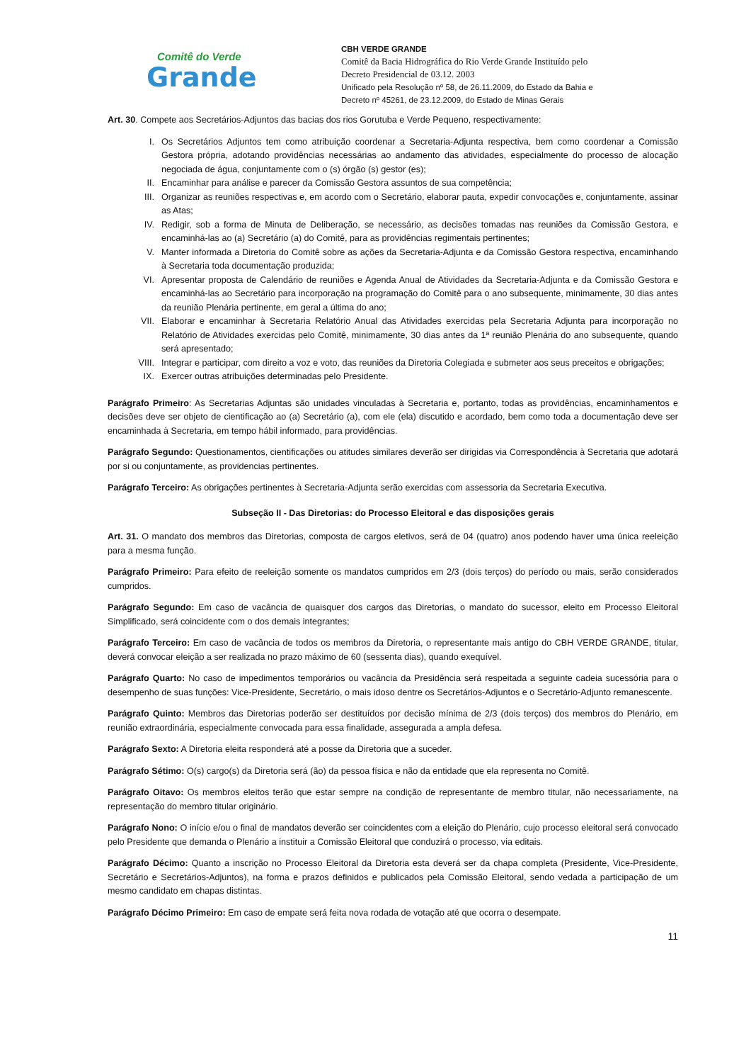Comitê do Verde
Grande
CBH VERDE GRANDE
Comitê da Bacia Hidrográfica do Rio Verde Grande Instituído pelo
Decreto Presidencial de 03.12. 2003
Unificado pela Resolução nº 58, de 26.11.2009, do Estado da Bahia e
Decreto nº 45261, de 23.12.2009, do Estado de Minas Gerais
Art. 30. Compete aos Secretários-Adjuntos das bacias dos rios Gorutuba e Verde Pequeno, respectivamente:
I. Os Secretários Adjuntos tem como atribuição coordenar a Secretaria-Adjunta respectiva, bem como coordenar a Comissão Gestora própria, adotando providências necessárias ao andamento das atividades, especialmente do processo de alocação negociada de água, conjuntamente com o (s) órgão (s) gestor (es);
II. Encaminhar para análise e parecer da Comissão Gestora assuntos de sua competência;
III. Organizar as reuniões respectivas e, em acordo com o Secretário, elaborar pauta, expedir convocações e, conjuntamente, assinar as Atas;
IV. Redigir, sob a forma de Minuta de Deliberação, se necessário, as decisões tomadas nas reuniões da Comissão Gestora, e encaminhá-las ao (a) Secretário (a) do Comitê, para as providências regimentais pertinentes;
V. Manter informada a Diretoria do Comitê sobre as ações da Secretaria-Adjunta e da Comissão Gestora respectiva, encaminhando à Secretaria toda documentação produzida;
VI. Apresentar proposta de Calendário de reuniões e Agenda Anual de Atividades da Secretaria-Adjunta e da Comissão Gestora e encaminhá-las ao Secretário para incorporação na programação do Comitê para o ano subsequente, minimamente, 30 dias antes da reunião Plenária pertinente, em geral a última do ano;
VII. Elaborar e encaminhar à Secretaria Relatório Anual das Atividades exercidas pela Secretaria Adjunta para incorporação no Relatório de Atividades exercidas pelo Comitê, minimamente, 30 dias antes da 1ª reunião Plenária do ano subsequente, quando será apresentado;
VIII. Integrar e participar, com direito a voz e voto, das reuniões da Diretoria Colegiada e submeter aos seus preceitos e obrigações;
IX. Exercer outras atribuições determinadas pelo Presidente.
Parágrafo Primeiro: As Secretarias Adjuntas são unidades vinculadas à Secretaria e, portanto, todas as providências, encaminhamentos e decisões deve ser objeto de cientificação ao (a) Secretário (a), com ele (ela) discutido e acordado, bem como toda a documentação deve ser encaminhada à Secretaria, em tempo hábil informado, para providências.
Parágrafo Segundo: Questionamentos, cientificações ou atitudes similares deverão ser dirigidas via Correspondência à Secretaria que adotará por si ou conjuntamente, as providencias pertinentes.
Parágrafo Terceiro: As obrigações pertinentes à Secretaria-Adjunta serão exercidas com assessoria da Secretaria Executiva.
Subseção II - Das Diretorias: do Processo Eleitoral e das disposições gerais
Art. 31. O mandato dos membros das Diretorias, composta de cargos eletivos, será de 04 (quatro) anos podendo haver uma única reeleição para a mesma função.
Parágrafo Primeiro: Para efeito de reeleição somente os mandatos cumpridos em 2/3 (dois terços) do período ou mais, serão considerados cumpridos.
Parágrafo Segundo: Em caso de vacância de quaisquer dos cargos das Diretorias, o mandato do sucessor, eleito em Processo Eleitoral Simplificado, será coincidente com o dos demais integrantes;
Parágrafo Terceiro: Em caso de vacância de todos os membros da Diretoria, o representante mais antigo do CBH VERDE GRANDE, titular, deverá convocar eleição a ser realizada no prazo máximo de 60 (sessenta dias), quando exequível.
Parágrafo Quarto: No caso de impedimentos temporários ou vacância da Presidência será respeitada a seguinte cadeia sucessória para o desempenho de suas funções: Vice-Presidente, Secretário, o mais idoso dentre os Secretários-Adjuntos e o Secretário-Adjunto remanescente.
Parágrafo Quinto: Membros das Diretorias poderão ser destituídos por decisão mínima de 2/3 (dois terços) dos membros do Plenário, em reunião extraordinária, especialmente convocada para essa finalidade, assegurada a ampla defesa.
Parágrafo Sexto: A Diretoria eleita responderá até a posse da Diretoria que a suceder.
Parágrafo Sétimo: O(s) cargo(s) da Diretoria será (ão) da pessoa física e não da entidade que ela representa no Comitê.
Parágrafo Oitavo: Os membros eleitos terão que estar sempre na condição de representante de membro titular, não necessariamente, na representação do membro titular originário.
Parágrafo Nono: O início e/ou o final de mandatos deverão ser coincidentes com a eleição do Plenário, cujo processo eleitoral será convocado pelo Presidente que demanda o Plenário a instituir a Comissão Eleitoral que conduzirá o processo, via editais.
Parágrafo Décimo: Quanto a inscrição no Processo Eleitoral da Diretoria esta deverá ser da chapa completa (Presidente, Vice-Presidente, Secretário e Secretários-Adjuntos), na forma e prazos definidos e publicados pela Comissão Eleitoral, sendo vedada a participação de um mesmo candidato em chapas distintas.
Parágrafo Décimo Primeiro: Em caso de empate será feita nova rodada de votação até que ocorra o desempate.
11